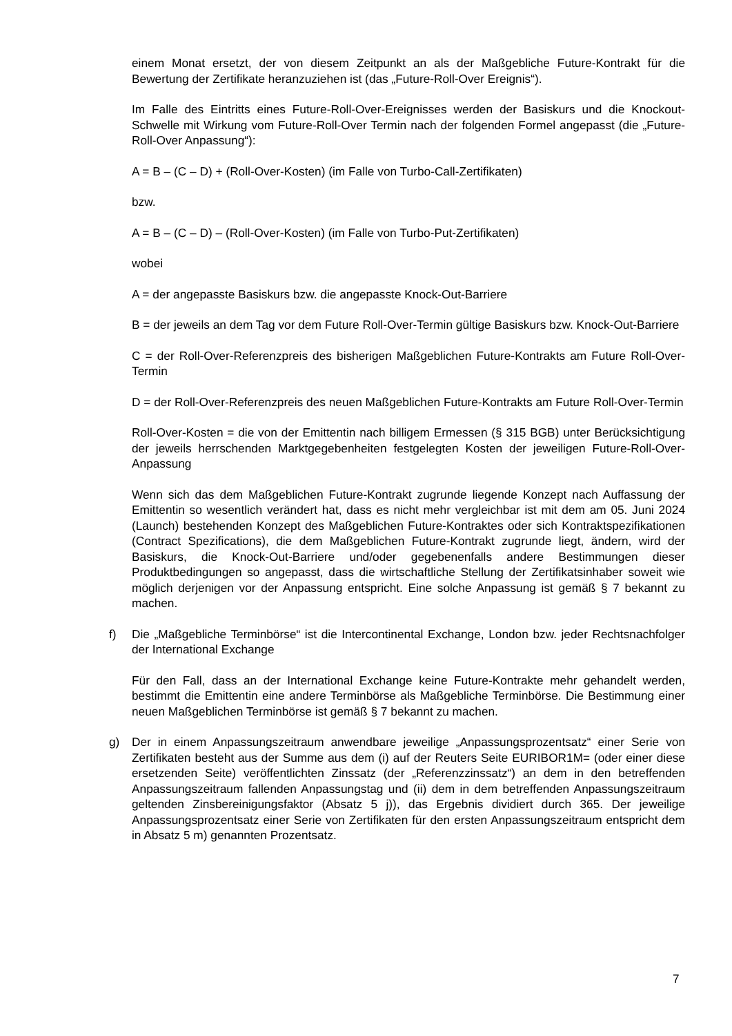einem Monat ersetzt, der von diesem Zeitpunkt an als der Maßgebliche Future-Kontrakt für die Bewertung der Zertifikate heranzuziehen ist (das „Future-Roll-Over Ereignis“).
Im Falle des Eintritts eines Future-Roll-Over-Ereignisses werden der Basiskurs und die Knockout-Schwelle mit Wirkung vom Future-Roll-Over Termin nach der folgenden Formel angepasst (die „Future-Roll-Over Anpassung“):
A = B – (C – D) + (Roll-Over-Kosten) (im Falle von Turbo-Call-Zertifikaten)
bzw.
A = B – (C – D) – (Roll-Over-Kosten) (im Falle von Turbo-Put-Zertifikaten)
wobei
A = der angepasste Basiskurs bzw. die angepasste Knock-Out-Barriere
B = der jeweils an dem Tag vor dem Future Roll-Over-Termin gültige Basiskurs bzw. Knock-Out-Barriere
C = der Roll-Over-Referenzpreis des bisherigen Maßgeblichen Future-Kontrakts am Future Roll-Over-Termin
D = der Roll-Over-Referenzpreis des neuen Maßgeblichen Future-Kontrakts am Future Roll-Over-Termin
Roll-Over-Kosten = die von der Emittentin nach billigem Ermessen (§ 315 BGB) unter Berücksichtigung der jeweils herrschenden Marktgegebenheiten festgelegten Kosten der jeweiligen Future-Roll-Over-Anpassung
Wenn sich das dem Maßgeblichen Future-Kontrakt zugrunde liegende Konzept nach Auffassung der Emittentin so wesentlich verändert hat, dass es nicht mehr vergleichbar ist mit dem am 05. Juni 2024 (Launch) bestehenden Konzept des Maßgeblichen Future-Kontraktes oder sich Kontraktspezifikationen (Contract Spezifications), die dem Maßgeblichen Future-Kontrakt zugrunde liegt, ändern, wird der Basiskurs, die Knock-Out-Barriere und/oder gegebenenfalls andere Bestimmungen dieser Produktbedingungen so angepasst, dass die wirtschaftliche Stellung der Zertifikatsinhaber soweit wie möglich derjenigen vor der Anpassung entspricht. Eine solche Anpassung ist gemäß § 7 bekannt zu machen.
f) Die „Maßgebliche Terminbörse“ ist die Intercontinental Exchange, London bzw. jeder Rechtsnachfolger der International Exchange
Für den Fall, dass an der International Exchange keine Future-Kontrakte mehr gehandelt werden, bestimmt die Emittentin eine andere Terminbörse als Maßgebliche Terminbörse. Die Bestimmung einer neuen Maßgeblichen Terminbörse ist gemäß § 7 bekannt zu machen.
g) Der in einem Anpassungszeitraum anwendbare jeweilige „Anpassungsprozentsatz“ einer Serie von Zertifikaten besteht aus der Summe aus dem (i) auf der Reuters Seite EURIBOR1M= (oder einer diese ersetzenden Seite) veröffentlichten Zinssatz (der „Referenzzinssatz“) an dem in den betreffenden Anpassungszeitraum fallenden Anpassungstag und (ii) dem in dem betreffenden Anpassungszeitraum geltenden Zinsbereinigungsfaktor (Absatz 5 j)), das Ergebnis dividiert durch 365. Der jeweilige Anpassungsprozentsatz einer Serie von Zertifikaten für den ersten Anpassungszeitraum entspricht dem in Absatz 5 m) genannten Prozentsatz.
7